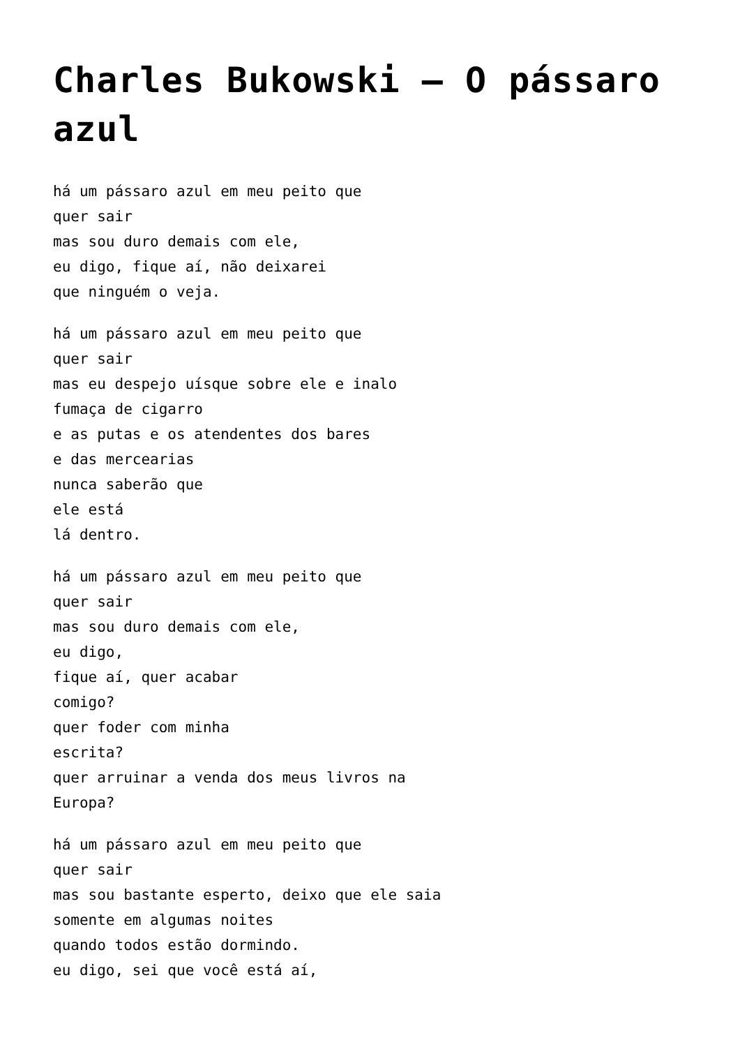Charles Bukowski – O pássaro azul
há um pássaro azul em meu peito que
quer sair
mas sou duro demais com ele,
eu digo, fique aí, não deixarei
que ninguém o veja.
há um pássaro azul em meu peito que
quer sair
mas eu despejo uísque sobre ele e inalo
fumaça de cigarro
e as putas e os atendentes dos bares
e das mercearias
nunca saberão que
ele está
lá dentro.
há um pássaro azul em meu peito que
quer sair
mas sou duro demais com ele,
eu digo,
fique aí, quer acabar
comigo?
quer foder com minha
escrita?
quer arruinar a venda dos meus livros na
Europa?
há um pássaro azul em meu peito que
quer sair
mas sou bastante esperto, deixo que ele saia
somente em algumas noites
quando todos estão dormindo.
eu digo, sei que você está aí,